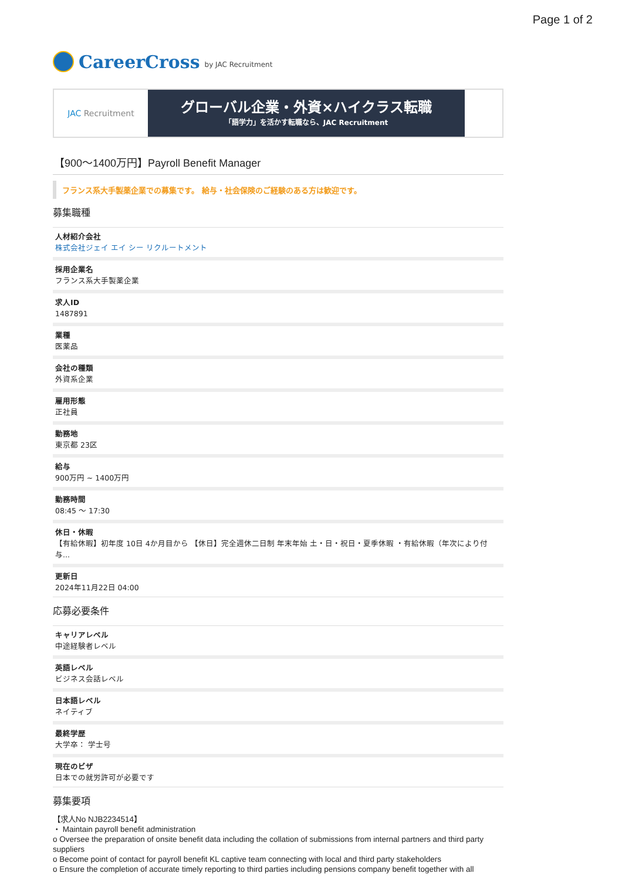Page 1 of 2
CareerCross by JAC Recruitment
JAC Recruitment
グローバル企業・外資×ハイクラス転職
「語学力」を活かす転職なら、JAC Recruitment
【900～1400万円】Payroll Benefit Manager
フランス系大手製薬企業での募集です。 給与・社会保険のご経験のある方は歓迎です。
募集職種
人材紹介会社
株式会社ジェイ エイ シー リクルートメント
採用企業名
フランス系大手製薬企業
求人ID
1487891
業種
医薬品
会社の種類
外資系企業
雇用形態
正社員
勤務地
東京都 23区
給与
900万円 ~ 1400万円
勤務時間
08:45 ～ 17:30
休日・休暇
【有給休暇】初年度 10日 4か月目から 【休日】完全週休二日制 年末年始 土・日・祝日・夏季休暇 ・有給休暇（年次により付与...
更新日
2024年11月22日 04:00
応募必要条件
キャリアレベル
中途経験者レベル
英語レベル
ビジネス会話レベル
日本語レベル
ネイティブ
最終学歴
大学卒： 学士号
現在のビザ
日本での就労許可が必要です
募集要項
【求人No NJB2234514】
・ Maintain payroll benefit administration
o Oversee the preparation of onsite benefit data including the collation of submissions from internal partners and third party suppliers
o Become point of contact for payroll benefit KL captive team connecting with local and third party stakeholders
o Ensure the completion of accurate timely reporting to third parties including pensions company benefit together with all